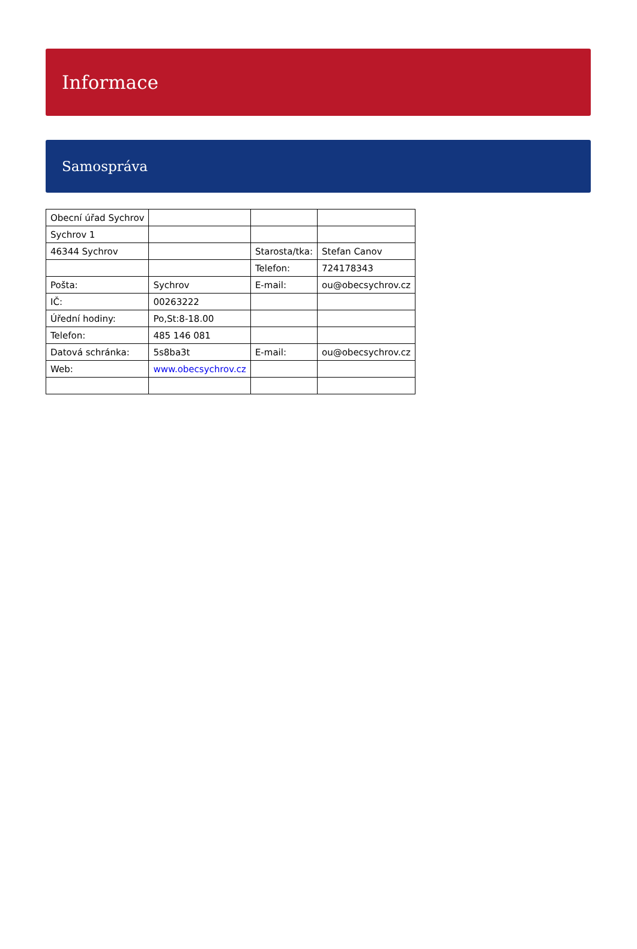Informace
Samospráva
| Obecní úřad Sychrov | | | |
| Sychrov 1 | | | |
| 46344 Sychrov | | Starosta/tka: | Stefan Canov |
| | | Telefon: | 724178343 |
| Pošta: | Sychrov | E-mail: | ou@obecsychrov.cz |
| IČ: | 00263222 | | |
| Úřední hodiny: | Po,St:8-18.00 | | |
| Telefon: | 485 146 081 | | |
| Datová schránka: | 5s8ba3t | E-mail: | ou@obecsychrov.cz |
| Web: | www.obecsychrov.cz | | |